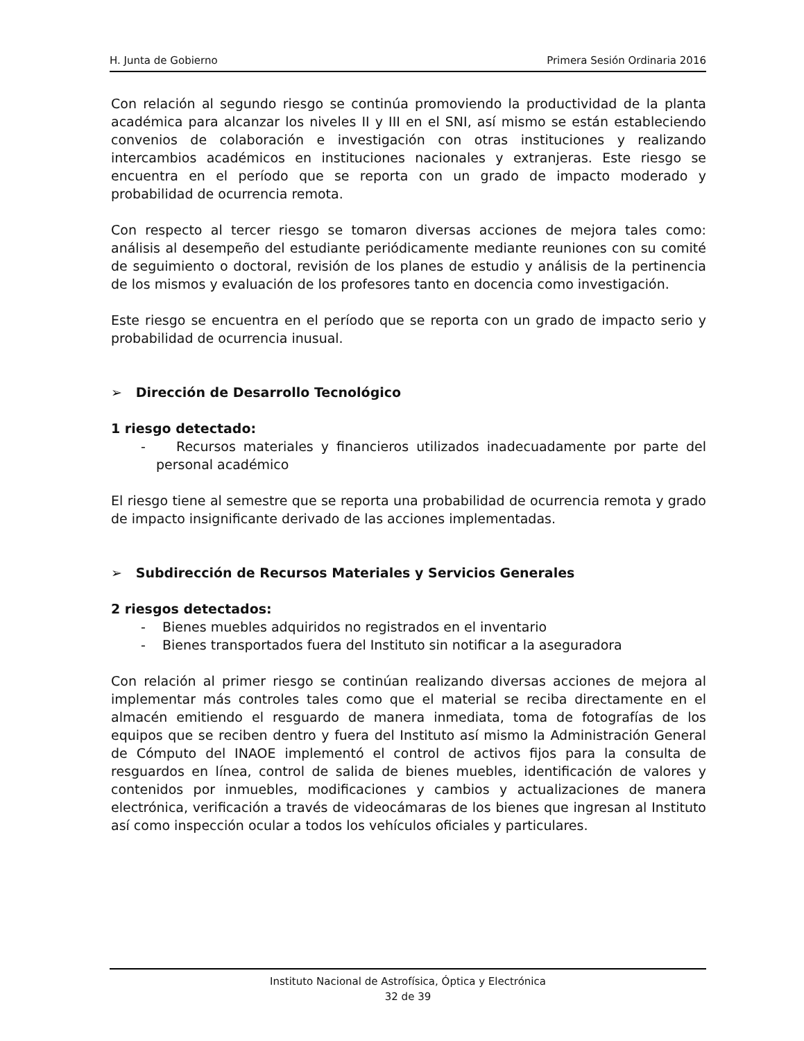H. Junta de Gobierno Primera Sesión Ordinaria 2016
Con relación al segundo riesgo se continúa promoviendo la productividad de la planta académica para alcanzar los niveles II y III en el SNI, así mismo se están estableciendo convenios de colaboración e investigación con otras instituciones y realizando intercambios académicos en instituciones nacionales y extranjeras. Este riesgo se encuentra en el período que se reporta con un grado de impacto moderado y probabilidad de ocurrencia remota.
Con respecto al tercer riesgo se tomaron diversas acciones de mejora tales como: análisis al desempeño del estudiante periódicamente mediante reuniones con su comité de seguimiento o doctoral, revisión de los planes de estudio y análisis de la pertinencia de los mismos y evaluación de los profesores tanto en docencia como investigación.
Este riesgo se encuentra en el período que se reporta con un grado de impacto serio y probabilidad de ocurrencia inusual.
➢ Dirección de Desarrollo Tecnológico
1 riesgo detectado:
- Recursos materiales y financieros utilizados inadecuadamente por parte del personal académico
El riesgo tiene al semestre que se reporta una probabilidad de ocurrencia remota y grado de impacto insignificante derivado de las acciones implementadas.
➢ Subdirección de Recursos Materiales y Servicios Generales
2 riesgos detectados:
- Bienes muebles adquiridos no registrados en el inventario
- Bienes transportados fuera del Instituto sin notificar a la aseguradora
Con relación al primer riesgo se continúan realizando diversas acciones de mejora al implementar más controles tales como que el material se reciba directamente en el almacén emitiendo el resguardo de manera inmediata, toma de fotografías de los equipos que se reciben dentro y fuera del Instituto así mismo la Administración General de Cómputo del INAOE implementó el control de activos fijos para la consulta de resguardos en línea, control de salida de bienes muebles, identificación de valores y contenidos por inmuebles, modificaciones y cambios y actualizaciones de manera electrónica, verificación a través de videocámaras de los bienes que ingresan al Instituto así como inspección ocular a todos los vehículos oficiales y particulares.
Instituto Nacional de Astrofísica, Óptica y Electrónica
32 de 39